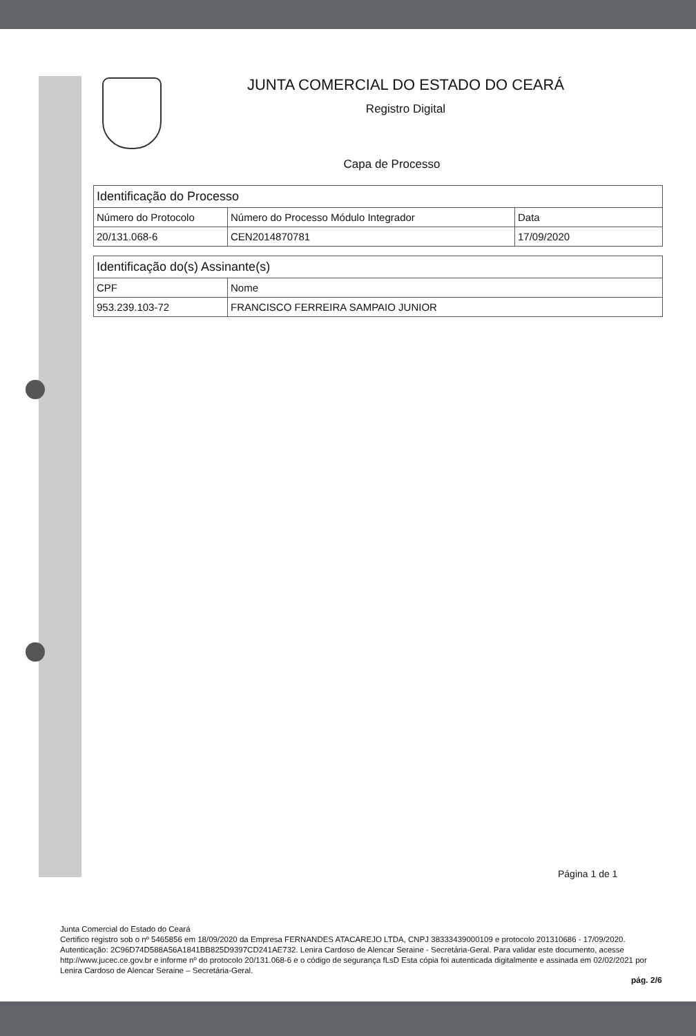JUNTA COMERCIAL DO ESTADO DO CEARÁ
Registro Digital
Capa de Processo
| Identificação do Processo | | |
| --- | --- | --- |
| Número do Protocolo | Número do Processo Módulo Integrador | Data |
| 20/131.068-6 | CEN2014870781 | 17/09/2020 |
| Identificação do(s) Assinante(s) | |
| --- | --- |
| CPF | Nome |
| 953.239.103-72 | FRANCISCO FERREIRA SAMPAIO JUNIOR |
Página 1 de 1
Junta Comercial do Estado do Ceará
Certifico registro sob o nº 5465856 em 18/09/2020 da Empresa FERNANDES ATACAREJO LTDA, CNPJ 38333439000109 e protocolo 201310686 - 17/09/2020. Autenticação: 2C96D74D588A56A1841BB825D9397CD241AE732. Lenira Cardoso de Alencar Seraine - Secretária-Geral. Para validar este documento, acesse http://www.jucec.ce.gov.br e informe nº do protocolo 20/131.068-6 e o código de segurança fLsD Esta cópia foi autenticada digitalmente e assinada em 02/02/2021 por Lenira Cardoso de Alencar Seraine – Secretária-Geral.
pág. 2/6